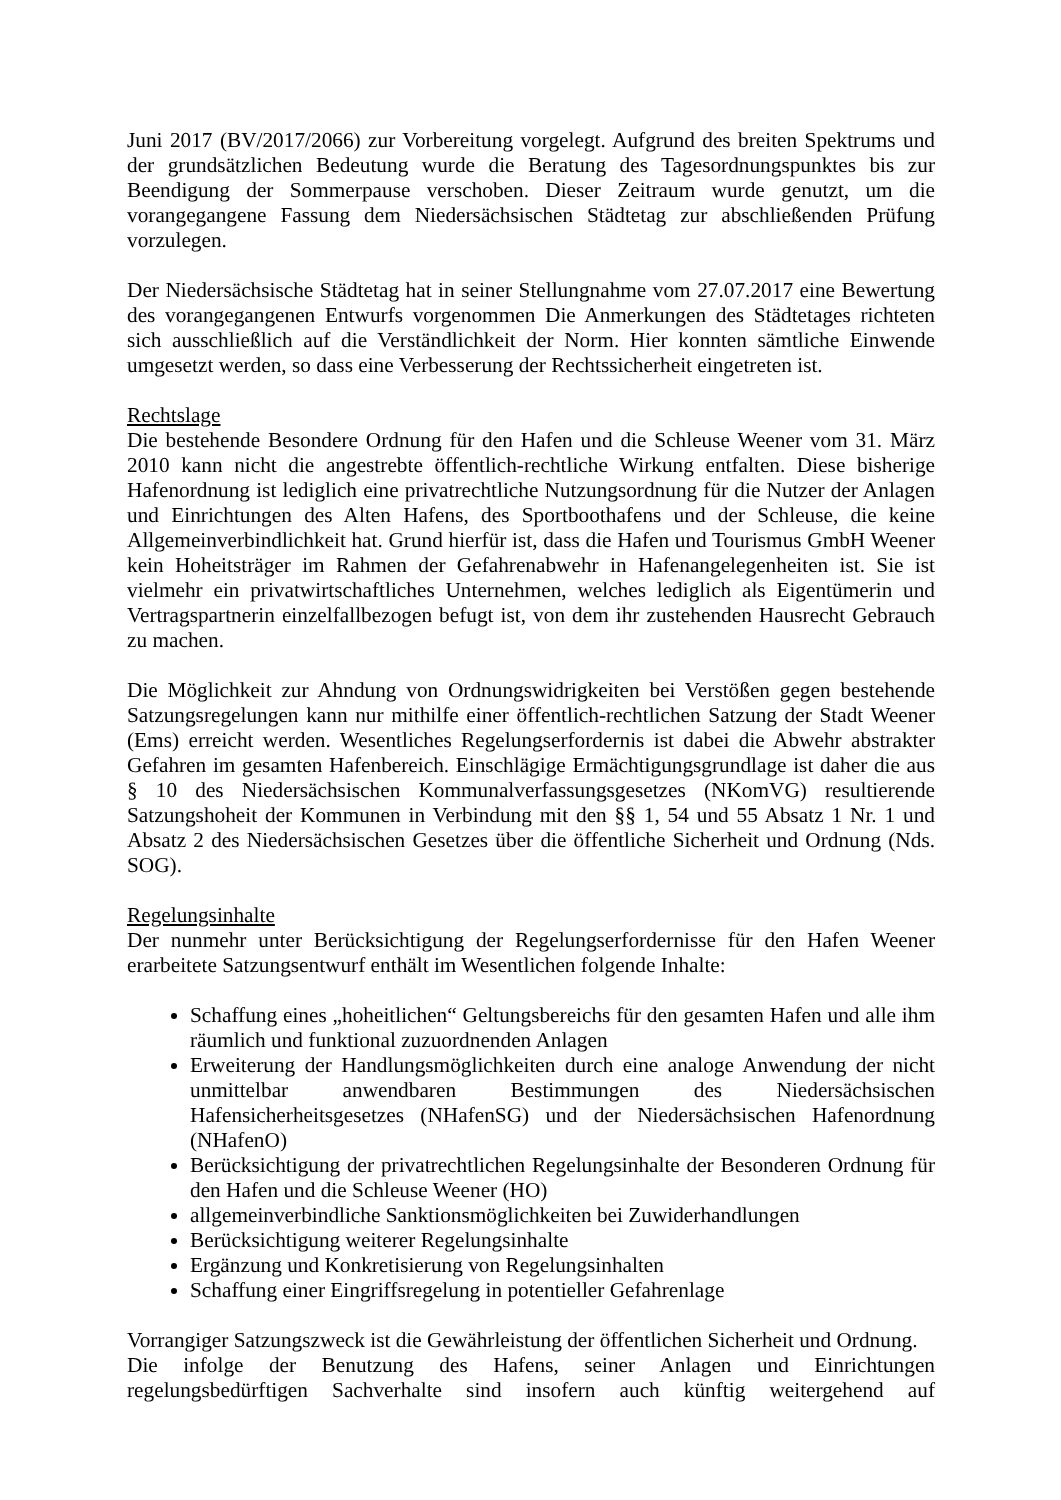Juni 2017 (BV/2017/2066) zur Vorbereitung vorgelegt. Aufgrund des breiten Spektrums und der grundsätzlichen Bedeutung wurde die Beratung des Tagesordnungspunktes bis zur Beendigung der Sommerpause verschoben. Dieser Zeitraum wurde genutzt, um die vorangegangene Fassung dem Niedersächsischen Städtetag zur abschließenden Prüfung vorzulegen.
Der Niedersächsische Städtetag hat in seiner Stellungnahme vom 27.07.2017 eine Bewertung des vorangegangenen Entwurfs vorgenommen Die Anmerkungen des Städtetages richteten sich ausschließlich auf die Verständlichkeit der Norm. Hier konnten sämtliche Einwende umgesetzt werden, so dass eine Verbesserung der Rechtssicherheit eingetreten ist.
Rechtslage
Die bestehende Besondere Ordnung für den Hafen und die Schleuse Weener vom 31. März 2010 kann nicht die angestrebte öffentlich-rechtliche Wirkung entfalten. Diese bisherige Hafenordnung ist lediglich eine privatrechtliche Nutzungsordnung für die Nutzer der Anlagen und Einrichtungen des Alten Hafens, des Sportboothafens und der Schleuse, die keine Allgemeinverbindlichkeit hat. Grund hierfür ist, dass die Hafen und Tourismus GmbH Weener kein Hoheitsträger im Rahmen der Gefahrenabwehr in Hafenangelegenheiten ist. Sie ist vielmehr ein privatwirtschaftliches Unternehmen, welches lediglich als Eigentümerin und Vertragspartnerin einzelfallbezogen befugt ist, von dem ihr zustehenden Hausrecht Gebrauch zu machen.
Die Möglichkeit zur Ahndung von Ordnungswidrigkeiten bei Verstößen gegen bestehende Satzungsregelungen kann nur mithilfe einer öffentlich-rechtlichen Satzung der Stadt Weener (Ems) erreicht werden. Wesentliches Regelungserfordernis ist dabei die Abwehr abstrakter Gefahren im gesamten Hafenbereich. Einschlägige Ermächtigungsgrundlage ist daher die aus § 10 des Niedersächsischen Kommunalverfassungsgesetzes (NKomVG) resultierende Satzungshoheit der Kommunen in Verbindung mit den §§ 1, 54 und 55 Absatz 1 Nr. 1 und Absatz 2 des Niedersächsischen Gesetzes über die öffentliche Sicherheit und Ordnung (Nds. SOG).
Regelungsinhalte
Der nunmehr unter Berücksichtigung der Regelungserfordernisse für den Hafen Weener erarbeitete Satzungsentwurf enthält im Wesentlichen folgende Inhalte:
Schaffung eines „hoheitlichen“ Geltungsbereichs für den gesamten Hafen und alle ihm räumlich und funktional zuzuordnenden Anlagen
Erweiterung der Handlungsmöglichkeiten durch eine analoge Anwendung der nicht unmittelbar anwendbaren Bestimmungen des Niedersächsischen Hafensicherheitsgesetzes (NHafenSG) und der Niedersächsischen Hafenordnung (NHafenO)
Berücksichtigung der privatrechtlichen Regelungsinhalte der Besonderen Ordnung für den Hafen und die Schleuse Weener (HO)
allgemeinverbindliche Sanktionsmöglichkeiten bei Zuwiderhandlungen
Berücksichtigung weiterer Regelungsinhalte
Ergänzung und Konkretisierung von Regelungsinhalten
Schaffung einer Eingriffsregelung in potentieller Gefahrenlage
Vorrangiger Satzungszweck ist die Gewährleistung der öffentlichen Sicherheit und Ordnung.
Die infolge der Benutzung des Hafens, seiner Anlagen und Einrichtungen regelungsbedürftigen Sachverhalte sind insofern auch künftig weitergehend auf